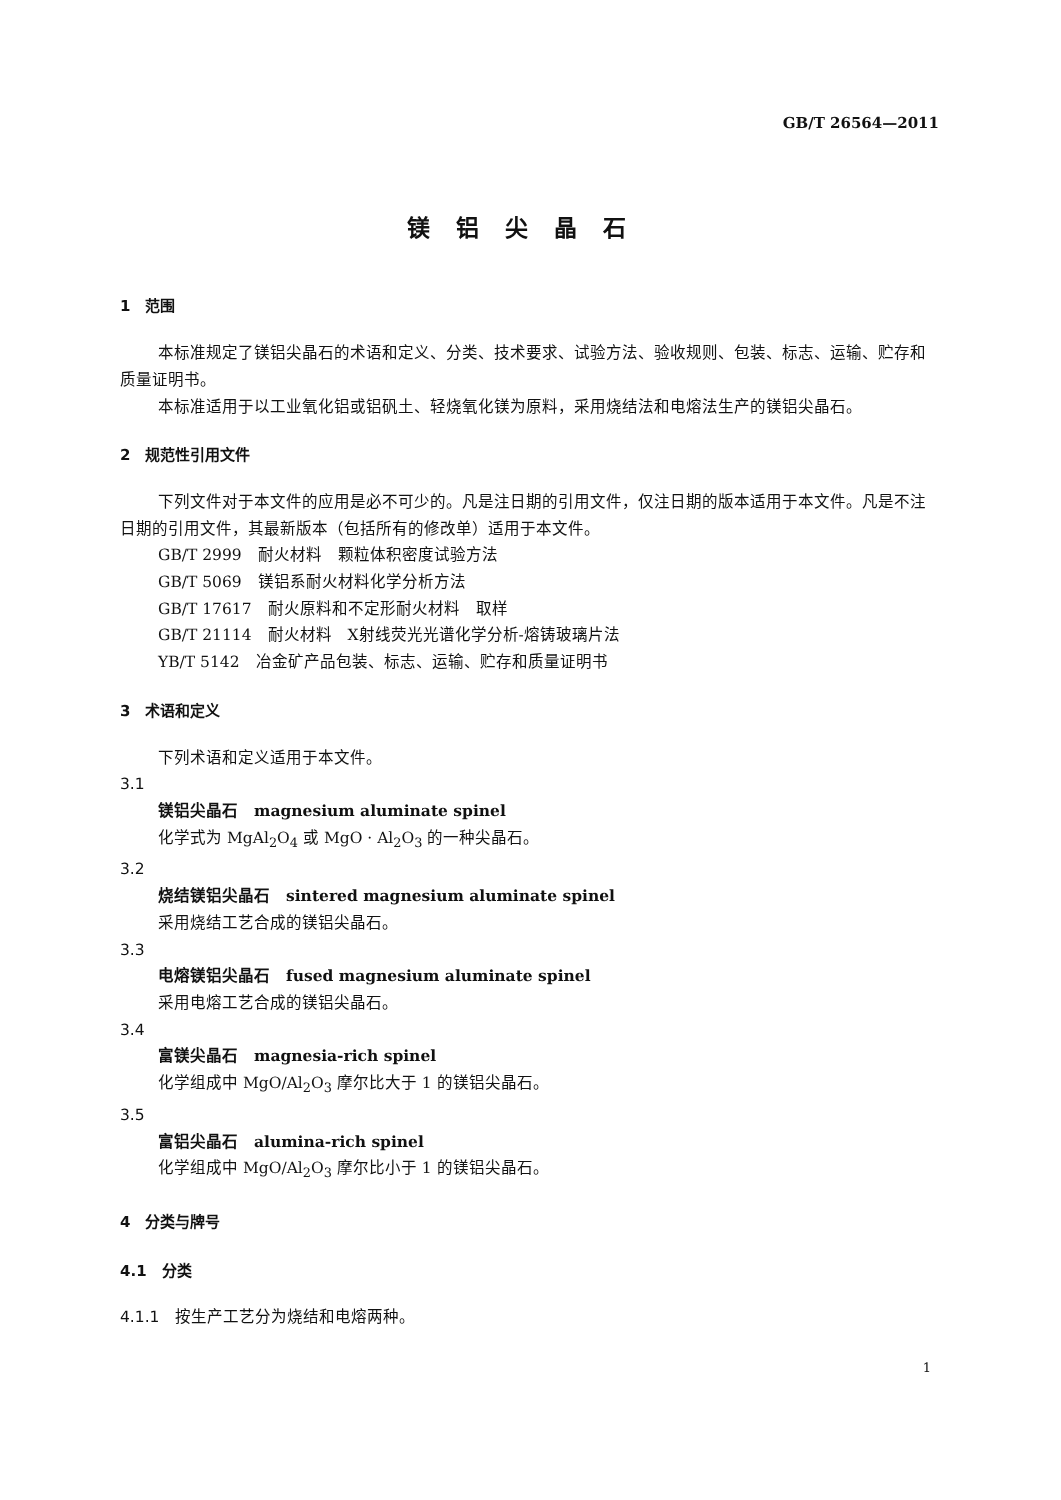GB/T 26564—2011
镁铝尖晶石
1　范围
本标准规定了镁铝尖晶石的术语和定义、分类、技术要求、试验方法、验收规则、包装、标志、运输、贮存和质量证明书。
本标准适用于以工业氧化铝或铝矾土、轻烧氧化镁为原料，采用烧结法和电熔法生产的镁铝尖晶石。
2　规范性引用文件
下列文件对于本文件的应用是必不可少的。凡是注日期的引用文件，仅注日期的版本适用于本文件。凡是不注日期的引用文件，其最新版本（包括所有的修改单）适用于本文件。
GB/T 2999　耐火材料　颗粒体积密度试验方法
GB/T 5069　镁铝系耐火材料化学分析方法
GB/T 17617　耐火原料和不定形耐火材料　取样
GB/T 21114　耐火材料　X射线荧光光谱化学分析-熔铸玻璃片法
YB/T 5142　冶金矿产品包装、标志、运输、贮存和质量证明书
3　术语和定义
下列术语和定义适用于本文件。
3.1
镁铝尖晶石　magnesium aluminate spinel
化学式为 MgAl<sub>2</sub>O<sub>4</sub> 或 MgO · Al<sub>2</sub>O<sub>3</sub> 的一种尖晶石。
3.2
烧结镁铝尖晶石　sintered magnesium aluminate spinel
采用烧结工艺合成的镁铝尖晶石。
3.3
电熔镁铝尖晶石　fused magnesium aluminate spinel
采用电熔工艺合成的镁铝尖晶石。
3.4
富镁尖晶石　magnesia-rich spinel
化学组成中 MgO/Al<sub>2</sub>O<sub>3</sub> 摩尔比大于 1 的镁铝尖晶石。
3.5
富铝尖晶石　alumina-rich spinel
化学组成中 MgO/Al<sub>2</sub>O<sub>3</sub> 摩尔比小于 1 的镁铝尖晶石。
4　分类与牌号
4.1　分类
4.1.1　按生产工艺分为烧结和电熔两种。
1